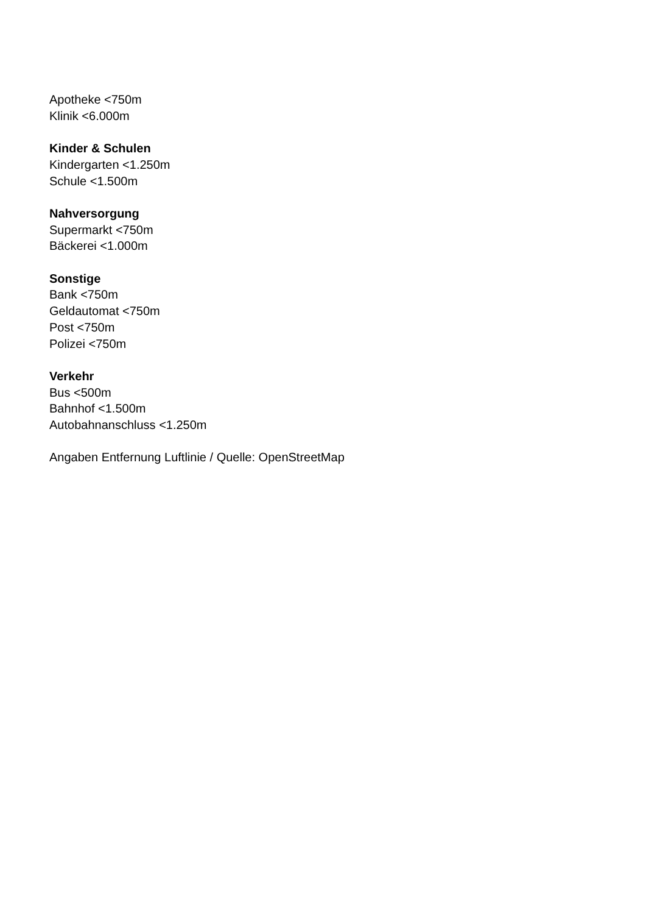Apotheke <750m
Klinik <6.000m
Kinder & Schulen
Kindergarten <1.250m
Schule <1.500m
Nahversorgung
Supermarkt <750m
Bäckerei <1.000m
Sonstige
Bank <750m
Geldautomat <750m
Post <750m
Polizei <750m
Verkehr
Bus <500m
Bahnhof <1.500m
Autobahnanschluss <1.250m
Angaben Entfernung Luftlinie / Quelle: OpenStreetMap